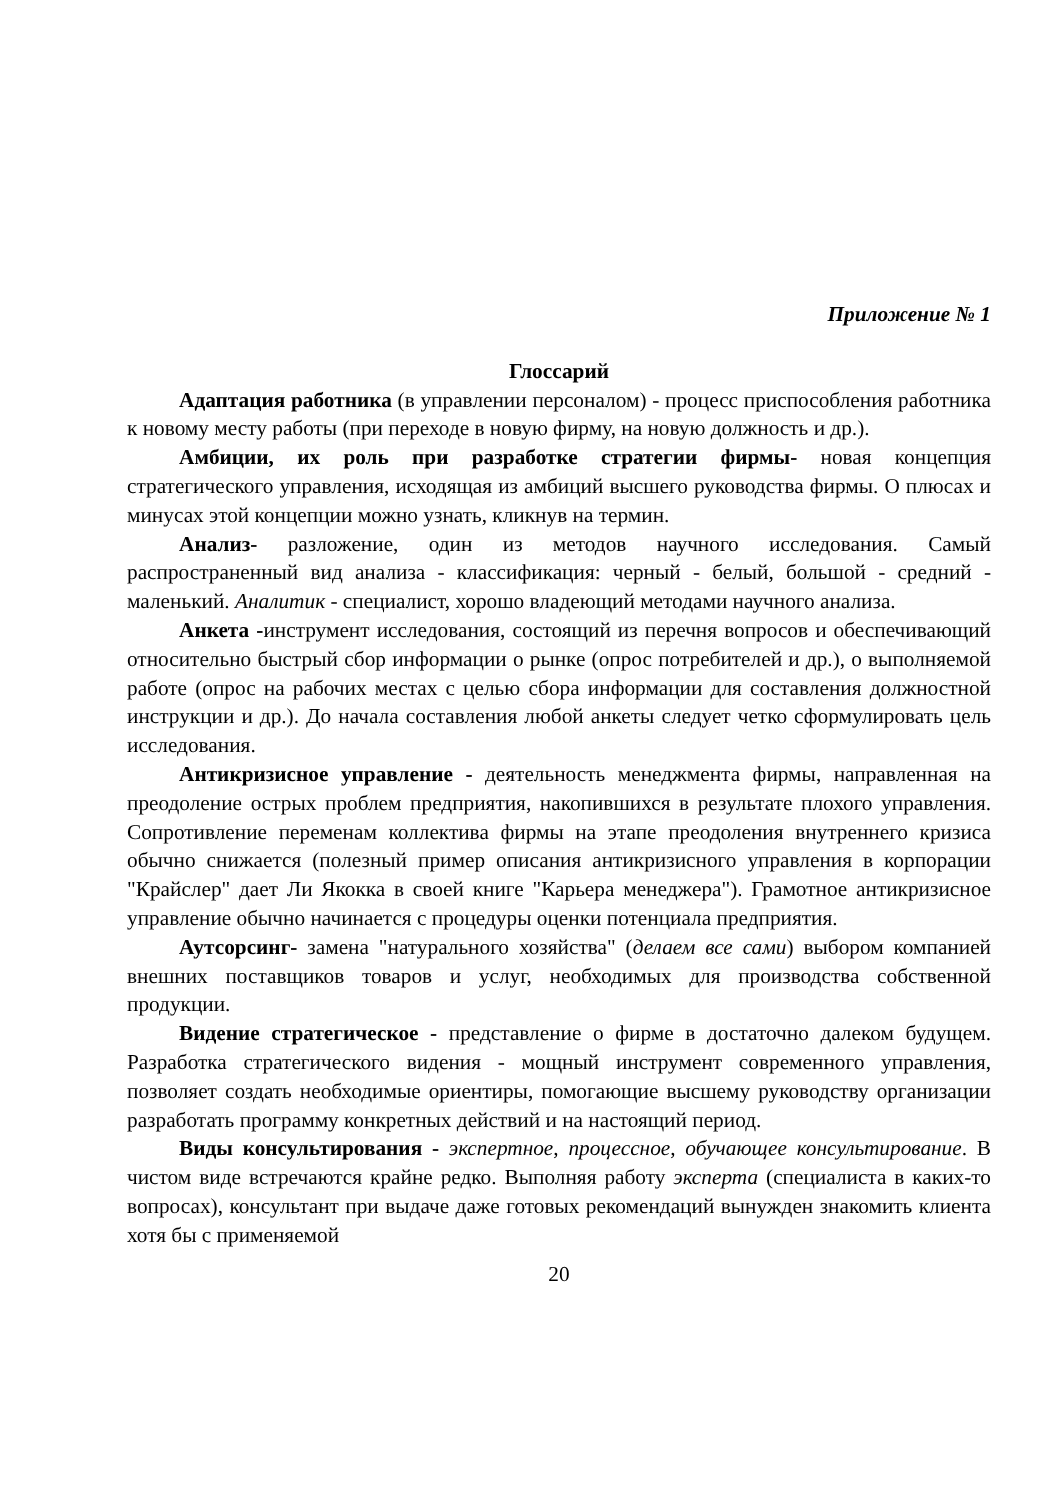Приложение № 1
Глоссарий
Адаптация работника (в управлении персоналом) - процесс приспособления работника к новому месту работы (при переходе в новую фирму, на новую должность и др.).
Амбиции, их роль при разработке стратегии фирмы- новая концепция стратегического управления, исходящая из амбиций высшего руководства фирмы. О плюсах и минусах этой концепции можно узнать, кликнув на термин.
Анализ- разложение, один из методов научного исследования. Самый распространенный вид анализа - классификация: черный - белый, большой - средний - маленький. Аналитик - специалист, хорошо владеющий методами научного анализа.
Анкета -инструмент исследования, состоящий из перечня вопросов и обеспечивающий относительно быстрый сбор информации о рынке (опрос потребителей и др.), о выполняемой работе (опрос на рабочих местах с целью сбора информации для составления должностной инструкции и др.). До начала составления любой анкеты следует четко сформулировать цель исследования.
Антикризисное управление - деятельность менеджмента фирмы, направленная на преодоление острых проблем предприятия, накопившихся в результате плохого управления. Сопротивление переменам коллектива фирмы на этапе преодоления внутреннего кризиса обычно снижается (полезный пример описания антикризисного управления в корпорации "Крайслер" дает Ли Якокка в своей книге "Карьера менеджера"). Грамотное антикризисное управление обычно начинается с процедуры оценки потенциала предприятия.
Аутсорсинг- замена "натурального хозяйства" (делаем все сами) выбором компанией внешних поставщиков товаров и услуг, необходимых для производства собственной продукции.
Видение стратегическое - представление о фирме в достаточно далеком будущем. Разработка стратегического видения - мощный инструмент современного управления, позволяет создать необходимые ориентиры, помогающие высшему руководству организации разработать программу конкретных действий и на настоящий период.
Виды консультирования - экспертное, процессное, обучающее консультирование. В чистом виде встречаются крайне редко. Выполняя работу эксперта (специалиста в каких-то вопросах), консультант при выдаче даже готовых рекомендаций вынужден знакомить клиента хотя бы с применяемой
20